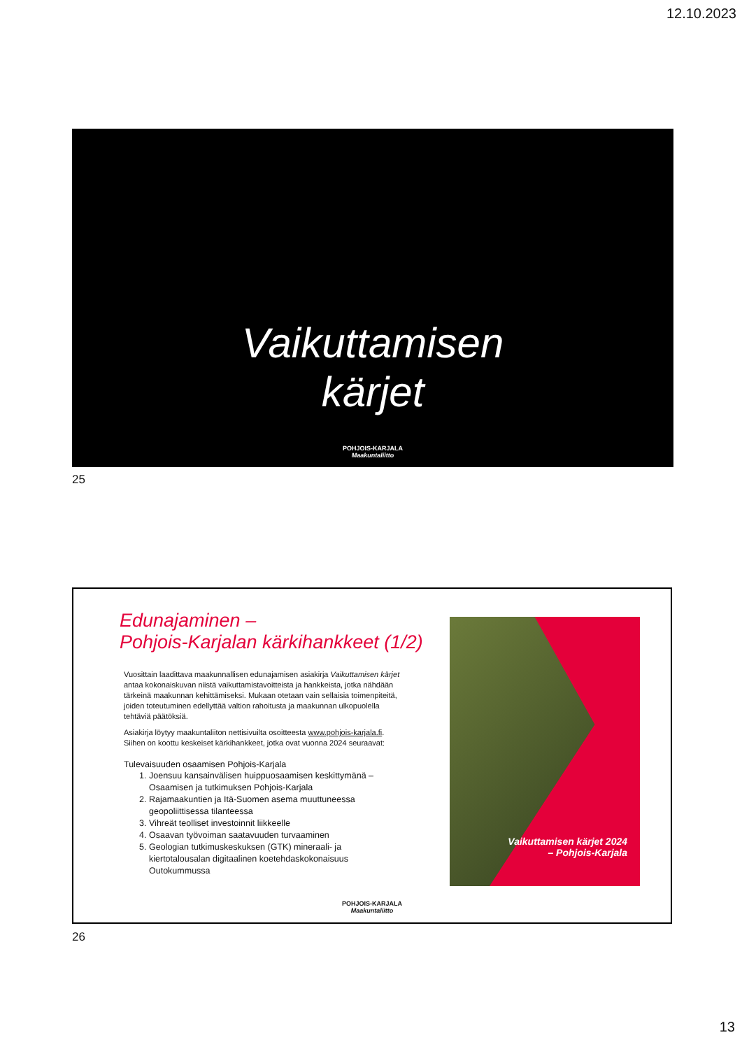12.10.2023
Vaikuttamisen
kärjet
POHJOIS-KARJALA
Maakuntaliitto
25
Edunajaminen –
Pohjois-Karjalan kärkihankkeet (1/2)
Vuosittain laadittava maakunnallisen edunajamisen asiakirja Vaikuttamisen kärjet antaa kokonaiskuvan niistä vaikuttamistavoitteista ja hankkeista, jotka nähdään tärkeinä maakunnan kehittämiseksi. Mukaan otetaan vain sellaisia toimenpiteitä, joiden toteutuminen edellyttää valtion rahoitusta ja maakunnan ulkopuolella tehtäviä päätöksiä.
Asiakirja löytyy maakuntaliiton nettisivuilta osoitteesta www.pohjois-karjala.fi. Siihen on koottu keskeiset kärkihankkeet, jotka ovat vuonna 2024 seuraavat:
Tulevaisuuden osaamisen Pohjois-Karjala
1. Joensuu kansainvälisen huippuosaamisen keskittymänä – Osaamisen ja tutkimuksen Pohjois-Karjala
2. Rajamaakuntien ja Itä-Suomen asema muuttuneessa geopoliittisessa tilanteessa
3. Vihreät teolliset investoinnit liikkeelle
4. Osaavan työvoiman saatavuuden turvaaminen
5. Geologian tutkimuskeskuksen (GTK) mineraali- ja kiertotalousalan digitaalinen koetehdaskokonaisuus Outokummussa
Vaikuttamisen kärjet 2024
– Pohjois-Karjala
POHJOIS-KARJALA
Maakuntaliitto
26
13